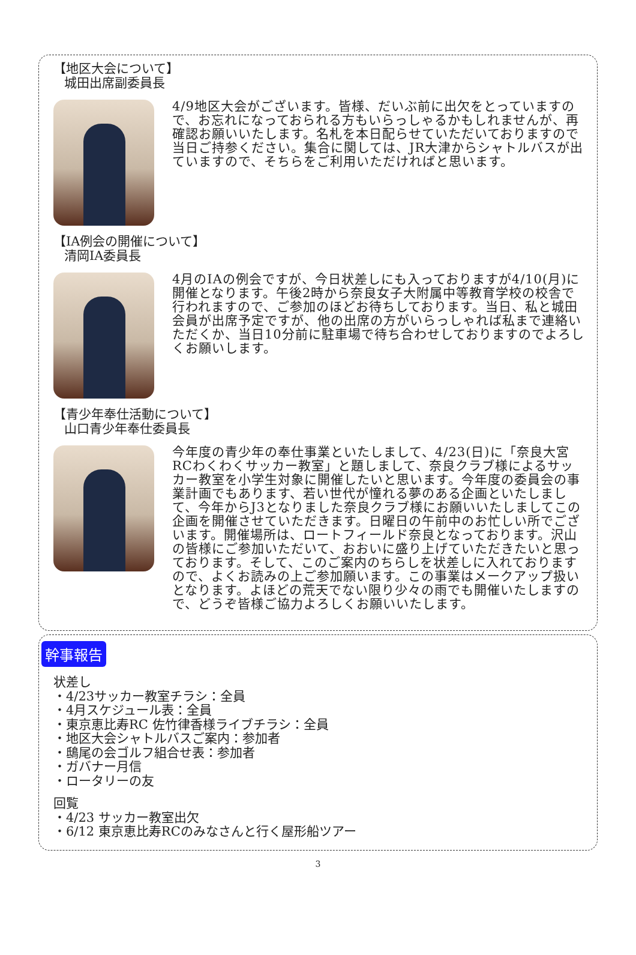【地区大会について】
城田出席副委員長
4/9地区大会がございます。皆様、だいぶ前に出欠をとっていますので、お忘れになっておられる方もいらっしゃるかもしれませんが、再確認お願いいたします。名札を本日配らせていただいておりますので当日ご持参ください。集合に関しては、JR大津からシャトルバスが出ていますので、そちらをご利用いただければと思います。
【IA例会の開催について】
清岡IA委員長
4月のIAの例会ですが、今日状差しにも入っておりますが4/10(月)に開催となります。午後2時から奈良女子大附属中等教育学校の校舎で行われますので、ご参加のほどお待ちしております。当日、私と城田会員が出席予定ですが、他の出席の方がいらっしゃれば私まで連絡いただくか、当日10分前に駐車場で待ち合わせしておりますのでよろしくお願いします。
【青少年奉仕活動について】
山口青少年奉仕委員長
今年度の青少年の奉仕事業といたしまして、4/23(日)に「奈良大宮RCわくわくサッカー教室」と題しまして、奈良クラブ様によるサッカー教室を小学生対象に開催したいと思います。今年度の委員会の事業計画でもあります、若い世代が憧れる夢のある企画といたしまして、今年からJ3となりました奈良クラブ様にお願いいたしましてこの企画を開催させていただきます。日曜日の午前中のお忙しい所でございます。開催場所は、ロートフィールド奈良となっております。沢山の皆様にご参加いただいて、おおいに盛り上げていただきたいと思っております。そして、このご案内のちらしを状差しに入れておりますので、よくお読みの上ご参加願います。この事業はメークアップ扱いとなります。よほどの荒天でない限り少々の雨でも開催いたしますので、どうぞ皆様ご協力よろしくお願いいたします。
幹事報告
状差し
・4/23サッカー教室チラシ：全員
・4月スケジュール表：全員
・東京恵比寿RC 佐竹律香様ライブチラシ：全員
・地区大会シャトルバスご案内：参加者
・鴟尾の会ゴルフ組合せ表：参加者
・ガバナー月信
・ロータリーの友
回覧
・4/23 サッカー教室出欠
・6/12 東京恵比寿RCのみなさんと行く屋形船ツアー
3